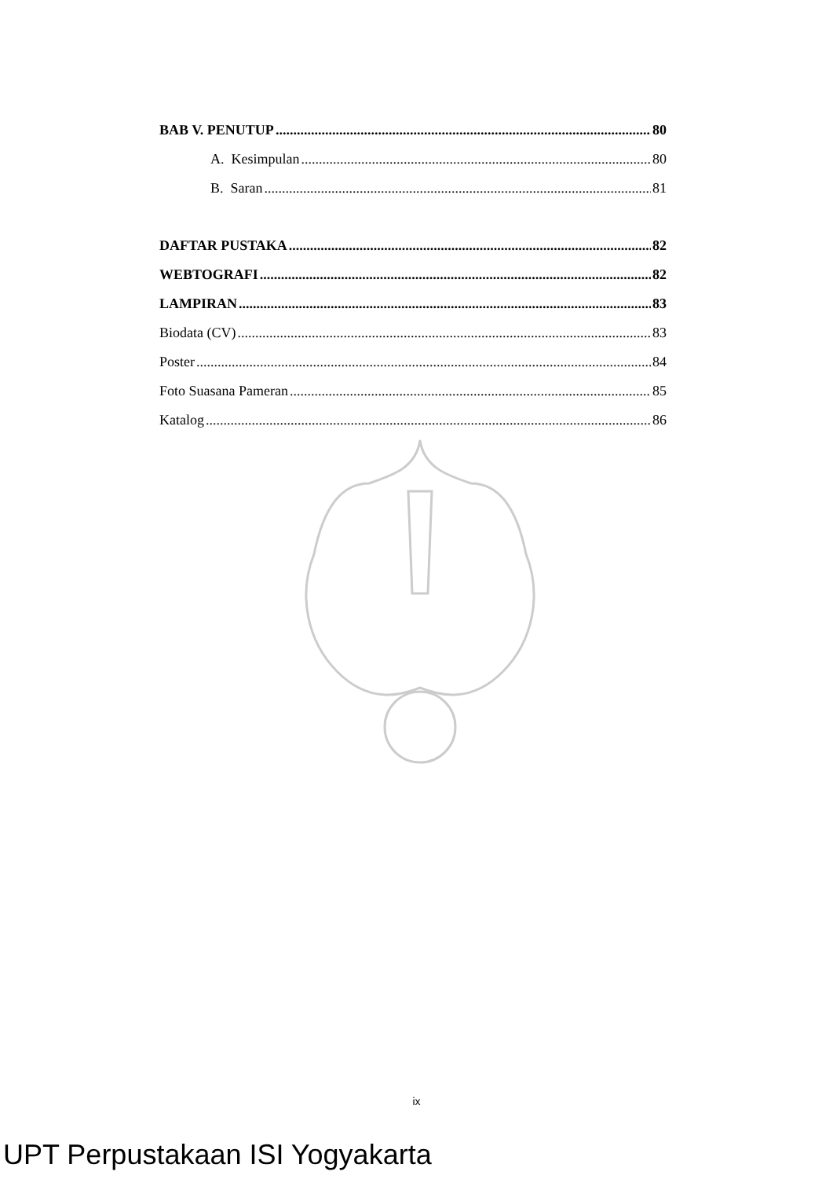BAB V. PENUTUP 80
A. Kesimpulan 80
B. Saran 81
DAFTAR PUSTAKA 82
WEBTOGRAFI 82
LAMPIRAN 83
Biodata (CV) 83
Poster 84
Foto Suasana Pameran 85
Katalog 86
ix
UPT Perpustakaan ISI Yogyakarta